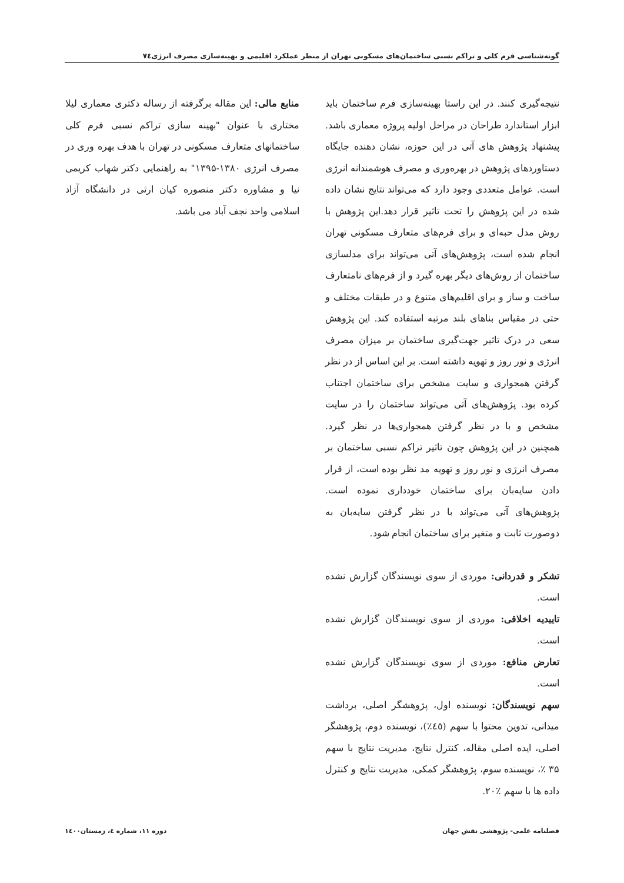گونه‌شناسی فرم کلی و تراکم نسبی ساختمان‌های مسکونی تهران از منظر عملکرد اقلیمی و بهینه‌سازی مصرف انرژی۷٤
نتیجه‌گیری کنند. در این راستا بهینه‌سازی فرم ساختمان باید ابزار استاندارد طراحان در مراحل اولیه پروژه معماری باشد. پیشنهاد پژوهش های آتی در این حوزه، نشان دهنده جایگاه دستاوردهای پژوهش در بهره‌وری و مصرف هوشمندانه انرژی است. عوامل متعددی وجود دارد که می‌تواند نتایج نشان داده شده در این پژوهش را تحت تاثیر قرار دهد.این پژوهش با روش مدل حبه‌ای و برای فرم‌های متعارف مسکونی تهران انجام شده است، پژوهش‌های آتی می‌تواند برای مدلسازی ساختمان از روش‌های دیگر بهره گیرد و از فرم‌های نامتعارف ساخت و ساز و برای اقلیم‌های متنوع و در طبقات مختلف و حتی در مقیاس بناهای بلند مرتبه استفاده کند. این پژوهش سعی در درک تاثیر جهت‌گیری ساختمان بر میزان مصرف انرژی و نور روز و تهویه داشته است. بر این اساس از در نظر گرفتن همجواری و سایت مشخص برای ساختمان اجتناب کرده بود. پژوهش‌های آتی می‌تواند ساختمان را در سایت مشخص و با در نظر گرفتن همجواری‌ها در نظر گیرد. همچنین در این پژوهش چون تاثیر تراکم نسبی ساختمان بر مصرف انرژی و نور روز و تهویه مد نظر بوده است، از قرار دادن سایه‌بان برای ساختمان خودداری نموده است. پژوهش‌های آتی می‌تواند با در نظر گرفتن سایه‌بان به دوصورت ثابت و متغیر برای ساختمان انجام شود.
تشکر و قدردانی: موردی از سوی نویسندگان گزارش نشده است.
تاییدیه اخلاقی: موردی از سوی نویسندگان گزارش نشده است.
تعارض منافع: موردی از سوی نویسندگان گزارش نشده است.
سهم نویسندگان: نویسنده اول، پژوهشگر اصلی، برداشت میدانی، تدوین محتوا با سهم (٤٥٪)، نویسنده دوم، پژوهشگر اصلی، ایده اصلی مقاله، کنترل نتایج، مدیریت نتایج با سهم ۳۵ ٪، نویسنده سوم، پژوهشگر کمکی، مدیریت نتایج و کنترل داده ها با سهم ٪۲۰.
منابع مالی: این مقاله برگرفته از رساله دکتری معماری لیلا مختاری با عنوان "بهینه سازی تراکم نسبی فرم کلی ساختمانهای متعارف مسکونی در تهران با هدف بهره وری در مصرف انرژی ۱۳۸۰-۱۳۹۵" به راهنمایی دکتر شهاب کریمی نیا و مشاوره دکتر منصوره کیان ارثی در دانشگاه آزاد اسلامی واحد نجف آباد می باشد.
فصلنامه علمی- پژوهشی نقش جهان دوره ۱۱، شماره ٤، زمستان۱٤۰۰